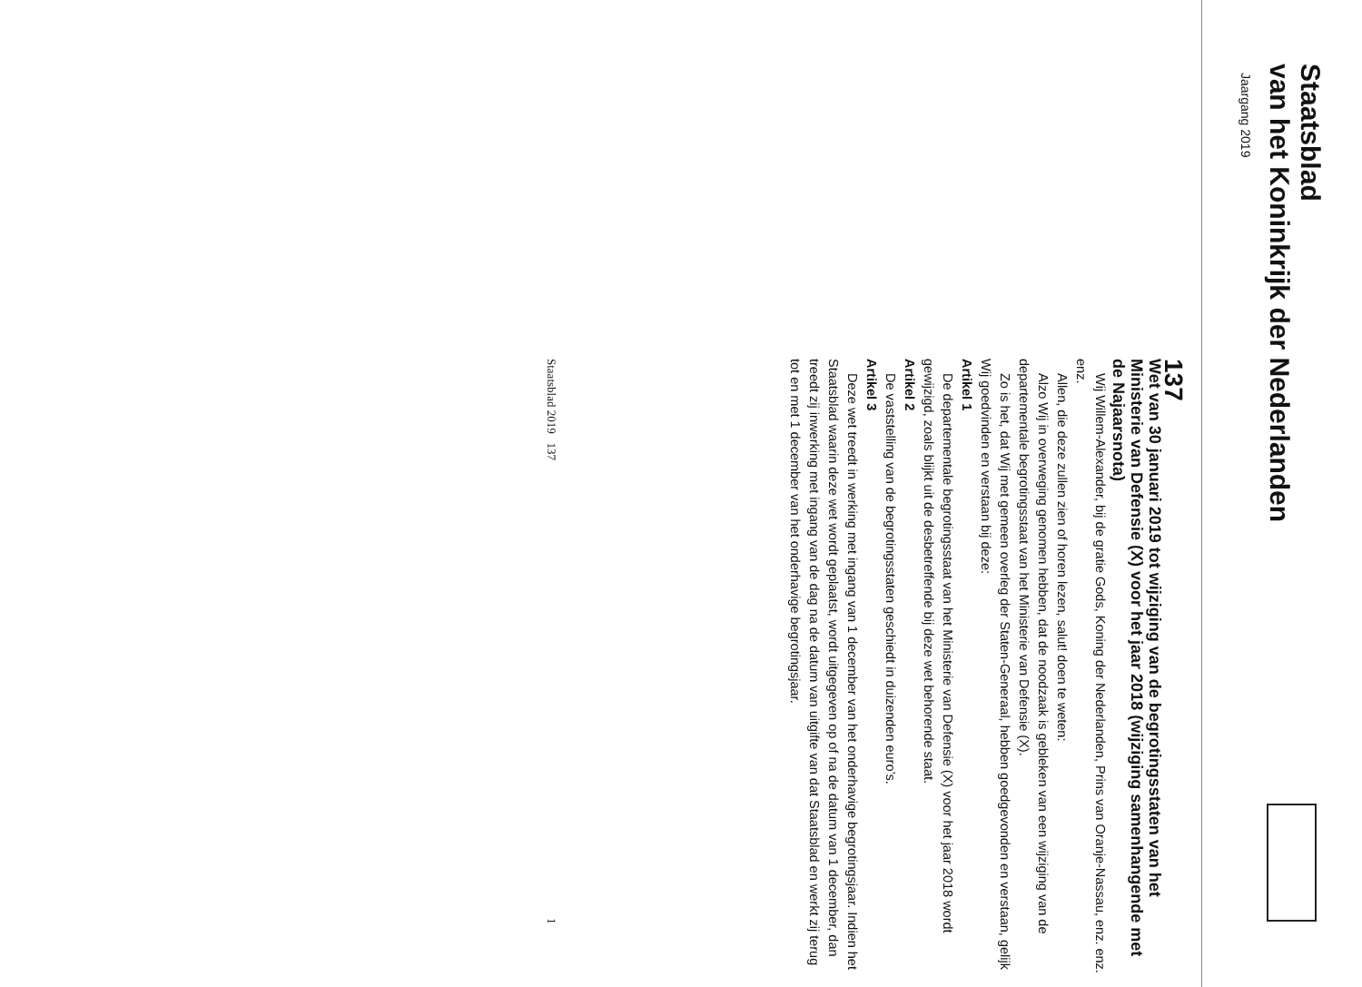Staatsblad
van het Koninkrijk der Nederlanden
Jaargang 2019
137
Wet van 30 januari 2019 tot wijziging van de begrotingsstaten van het Ministerie van Defensie (X) voor het jaar 2018 (wijziging samenhangende met de Najaarsnota)
Wij Willem-Alexander, bij de gratie Gods, Koning der Nederlanden, Prins van Oranje-Nassau, enz. enz. enz.
Allen, die deze zullen zien of horen lezen, salut! doen te weten:
Alzo Wij in overweging genomen hebben, dat de noodzaak is gebleken van een wijziging van de departementale begrotingsstaat van het Ministerie van Defensie (X).
Zo is het, dat Wij met gemeen overleg der Staten-Generaal, hebben goedgevonden en verstaan, gelijk Wij goedvinden en verstaan bij deze:
Artikel 1
De departementale begrotingsstaat van het Ministerie van Defensie (X) voor het jaar 2018 wordt gewijzigd, zoals blijkt uit de desbetreffende bij deze wet behorende staat.
Artikel 2
De vaststelling van de begrotingsstaten geschiedt in duizenden euro’s.
Artikel 3
Deze wet treedt in werking met ingang van 1 december van het onderhavige begrotingsjaar. Indien het Staatsblad waarin deze wet wordt geplaatst, wordt uitgegeven op of na de datum van 1 december, dan treedt zij inwerking met ingang van de dag na de datum van uitgifte van dat Staatsblad en werkt zij terug tot en met 1 december van het onderhavige begrotingsjaar.
Staatsblad 2019 137 1